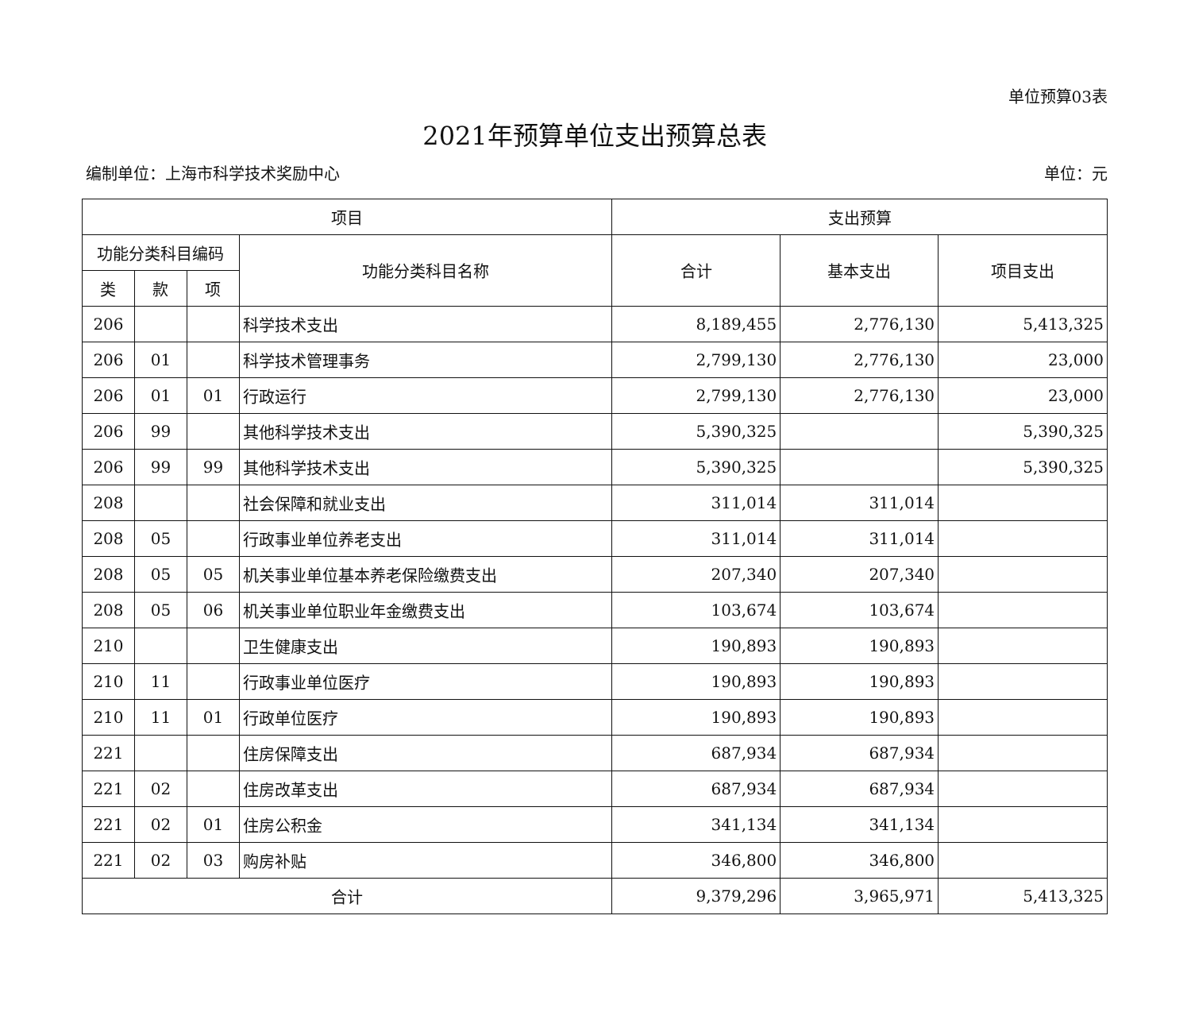单位预算03表
2021年预算单位支出预算总表
编制单位：上海市科学技术奖励中心 单位：元
| 项目 | | | | 支出预算 | | |
| --- | --- | --- | --- | --- | --- | --- |
| 功能分类科目编码 | | | 功能分类科目名称 | 合计 | 基本支出 | 项目支出 |
| 类 | 款 | 项 | | | | |
| 206 | | | 科学技术支出 | 8,189,455 | 2,776,130 | 5,413,325 |
| 206 | 01 | | 科学技术管理事务 | 2,799,130 | 2,776,130 | 23,000 |
| 206 | 01 | 01 | 行政运行 | 2,799,130 | 2,776,130 | 23,000 |
| 206 | 99 | | 其他科学技术支出 | 5,390,325 | | 5,390,325 |
| 206 | 99 | 99 | 其他科学技术支出 | 5,390,325 | | 5,390,325 |
| 208 | | | 社会保障和就业支出 | 311,014 | 311,014 | |
| 208 | 05 | | 行政事业单位养老支出 | 311,014 | 311,014 | |
| 208 | 05 | 05 | 机关事业单位基本养老保险缴费支出 | 207,340 | 207,340 | |
| 208 | 05 | 06 | 机关事业单位职业年金缴费支出 | 103,674 | 103,674 | |
| 210 | | | 卫生健康支出 | 190,893 | 190,893 | |
| 210 | 11 | | 行政事业单位医疗 | 190,893 | 190,893 | |
| 210 | 11 | 01 | 行政单位医疗 | 190,893 | 190,893 | |
| 221 | | | 住房保障支出 | 687,934 | 687,934 | |
| 221 | 02 | | 住房改革支出 | 687,934 | 687,934 | |
| 221 | 02 | 01 | 住房公积金 | 341,134 | 341,134 | |
| 221 | 02 | 03 | 购房补贴 | 346,800 | 346,800 | |
| 合计 | | | | 9,379,296 | 3,965,971 | 5,413,325 |